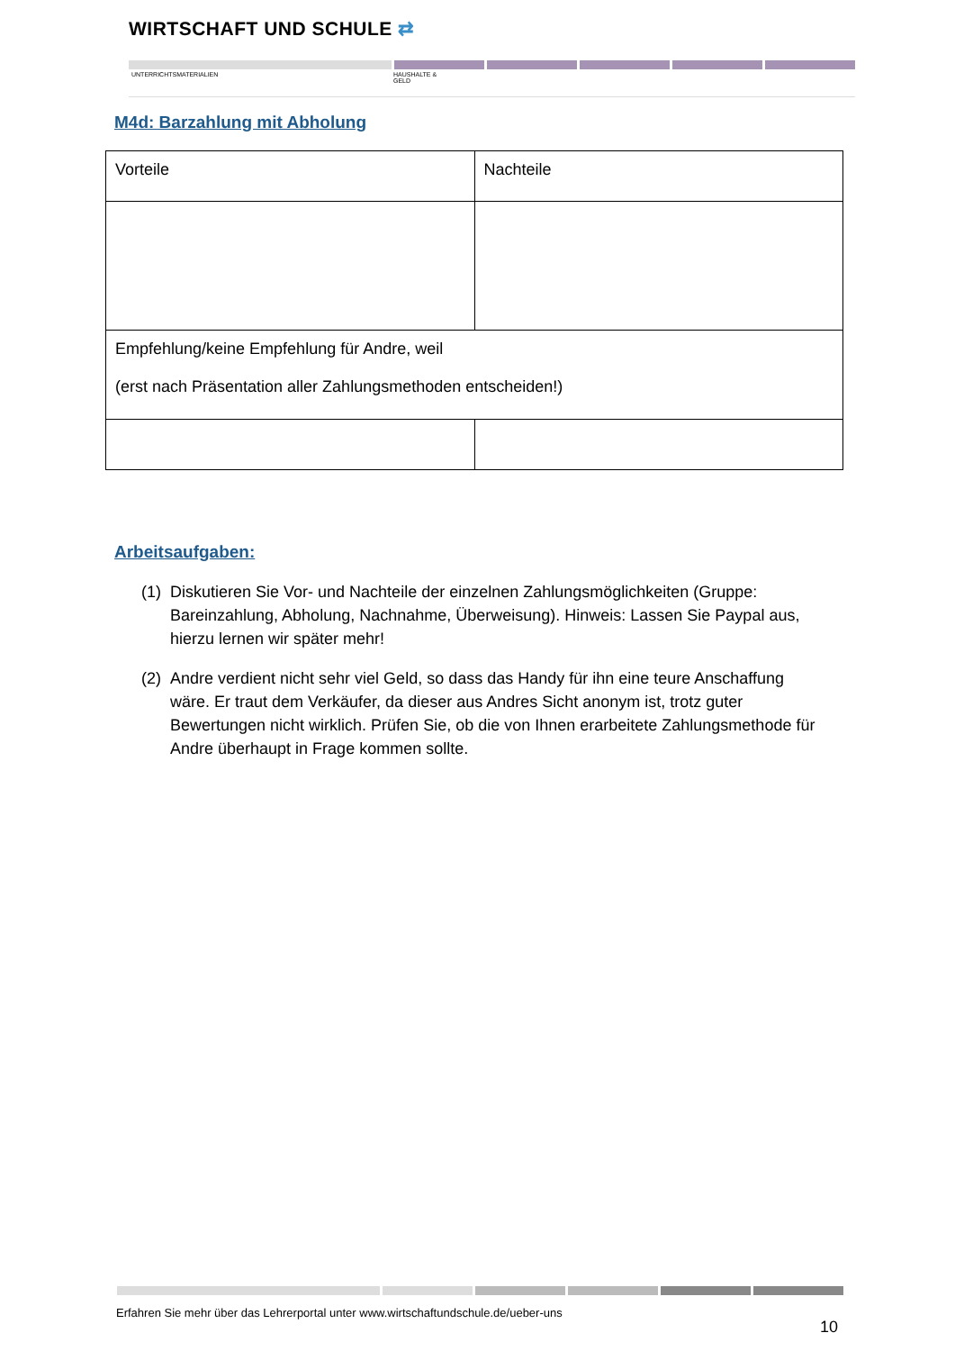WIRTSCHAFT UND SCHULE ⇄
UNTERRICHTSMATERIALIEN
HAUSHALTE &
GELD
M4d: Barzahlung mit Abholung
| Vorteile | Nachteile |
| Empfehlung/keine Empfehlung für Andre, weil (erst nach Präsentation aller Zahlungsmethoden entscheiden!) | |
Arbeitsaufgaben:
(1) Diskutieren Sie Vor- und Nachteile der einzelnen Zahlungsmöglichkeiten (Gruppe: Bareinzahlung, Abholung, Nachnahme, Überweisung). Hinweis: Lassen Sie Paypal aus, hierzu lernen wir später mehr!
(2) Andre verdient nicht sehr viel Geld, so dass das Handy für ihn eine teure Anschaffung wäre. Er traut dem Verkäufer, da dieser aus Andres Sicht anonym ist, trotz guter Bewertungen nicht wirklich. Prüfen Sie, ob die von Ihnen erarbeitete Zahlungsmethode für Andre überhaupt in Frage kommen sollte.
Erfahren Sie mehr über das Lehrerportal unter www.wirtschaftundschule.de/ueber-uns
10